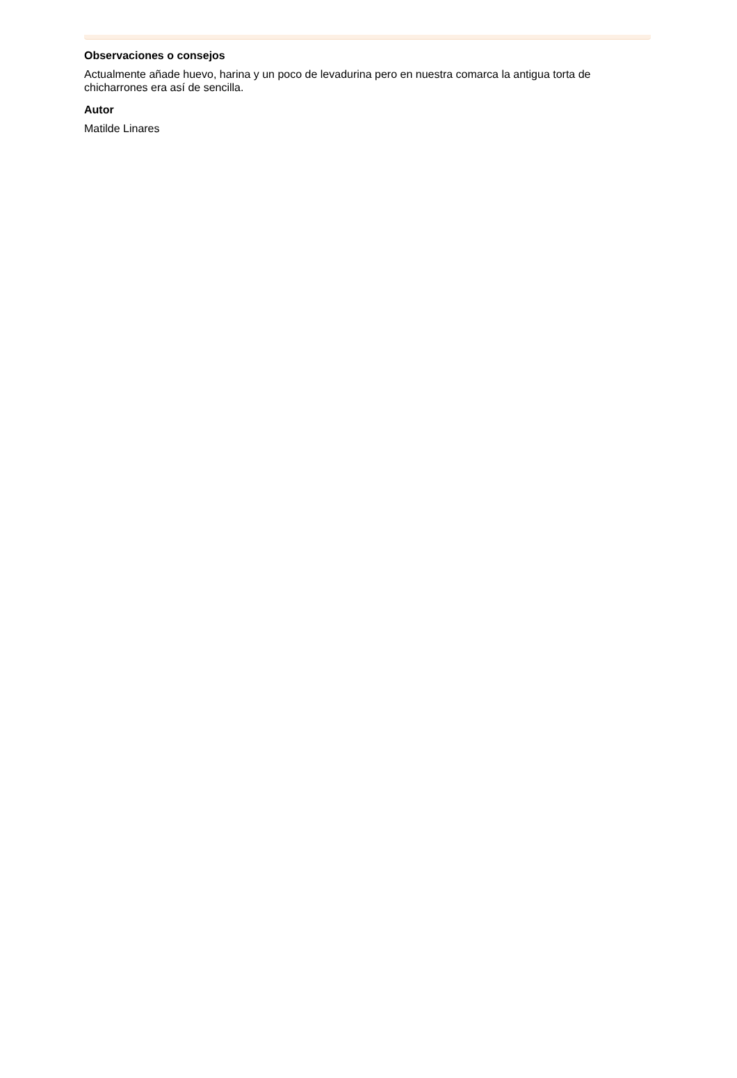Observaciones o consejos
Actualmente añade huevo, harina y un poco de levadurina pero en nuestra comarca la antigua torta de chicharrones era así de sencilla.
Autor
Matilde Linares